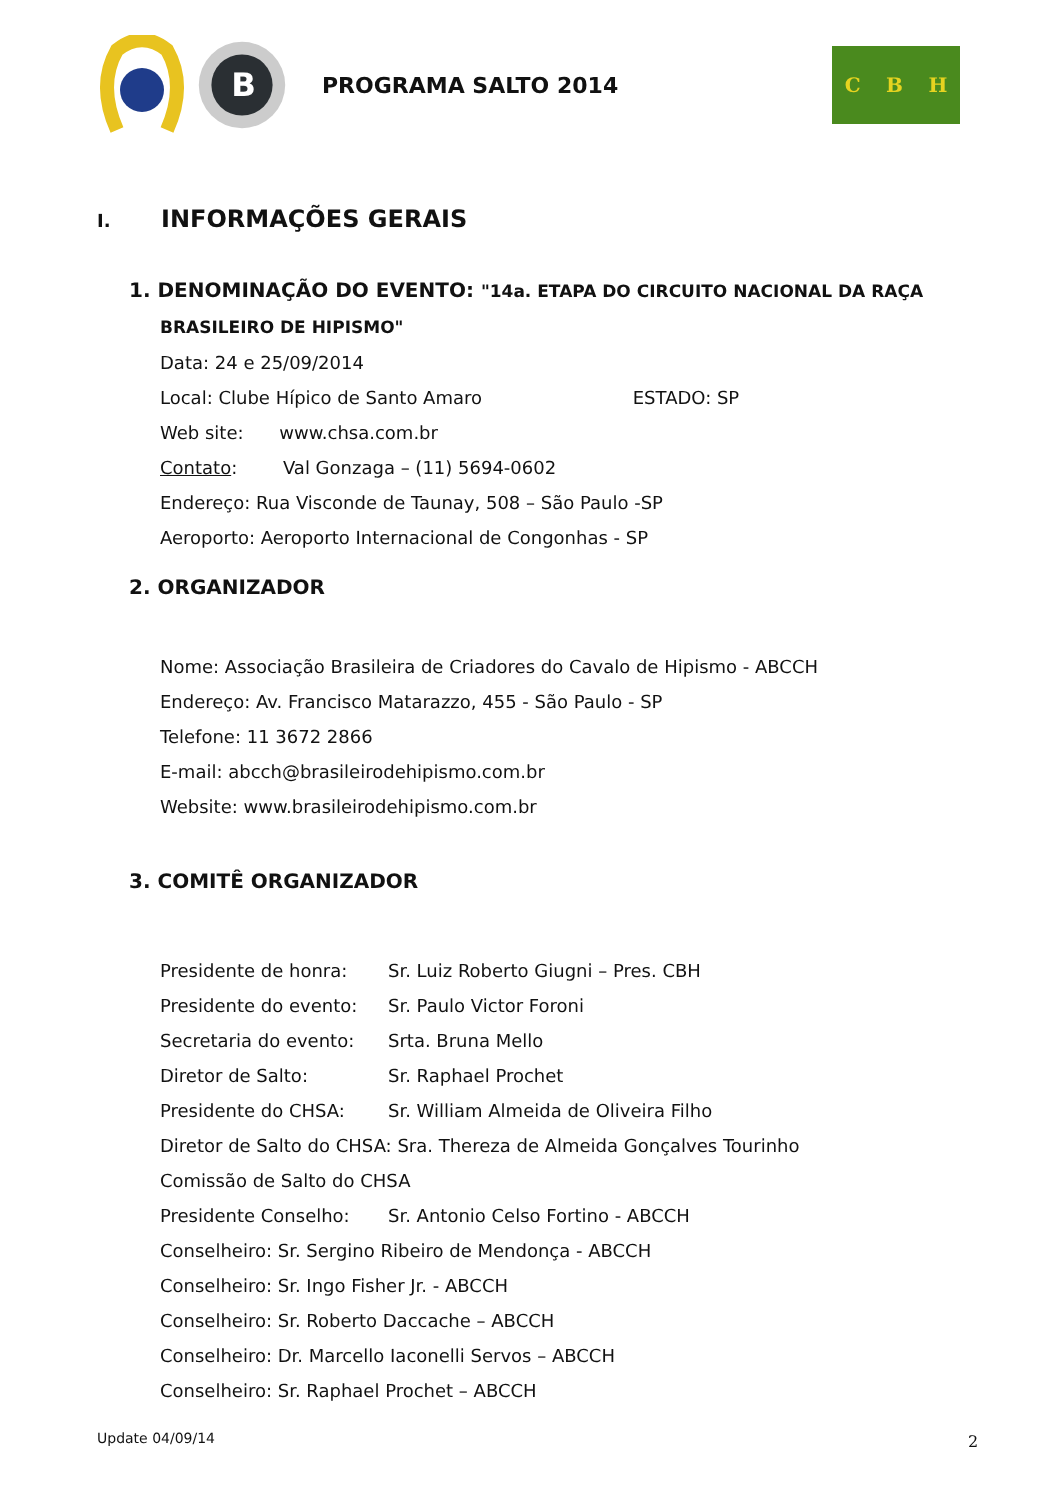B
PROGRAMA SALTO 2014
C B H
I. INFORMAÇÕES GERAIS
1. DENOMINAÇÃO DO EVENTO: "14a. ETAPA DO CIRCUITO NACIONAL DA RAÇA
BRASILEIRO DE HIPISMO"
Data: 24 e 25/09/2014
Local: Clube Hípico de Santo Amaro ESTADO: SP
Web site: www.chsa.com.br
Contato: Val Gonzaga – (11) 5694-0602
Endereço: Rua Visconde de Taunay, 508 – São Paulo -SP
Aeroporto: Aeroporto Internacional de Congonhas - SP
2. ORGANIZADOR
Nome: Associação Brasileira de Criadores do Cavalo de Hipismo - ABCCH
Endereço: Av. Francisco Matarazzo, 455 - São Paulo - SP
Telefone: 11 3672 2866
E-mail: abcch@brasileirodehipismo.com.br
Website: www.brasileirodehipismo.com.br
3. COMITÊ ORGANIZADOR
Presidente de honra: Sr. Luiz Roberto Giugni – Pres. CBH
Presidente do evento: Sr. Paulo Victor Foroni
Secretaria do evento: Srta. Bruna Mello
Diretor de Salto: Sr. Raphael Prochet
Presidente do CHSA: Sr. William Almeida de Oliveira Filho
Diretor de Salto do CHSA: Sra. Thereza de Almeida Gonçalves Tourinho
Comissão de Salto do CHSA
Presidente Conselho: Sr. Antonio Celso Fortino - ABCCH
Conselheiro: Sr. Sergino Ribeiro de Mendonça - ABCCH
Conselheiro: Sr. Ingo Fisher Jr. - ABCCH
Conselheiro: Sr. Roberto Daccache – ABCCH
Conselheiro: Dr. Marcello Iaconelli Servos – ABCCH
Conselheiro: Sr. Raphael Prochet – ABCCH
Update 04/09/14 2